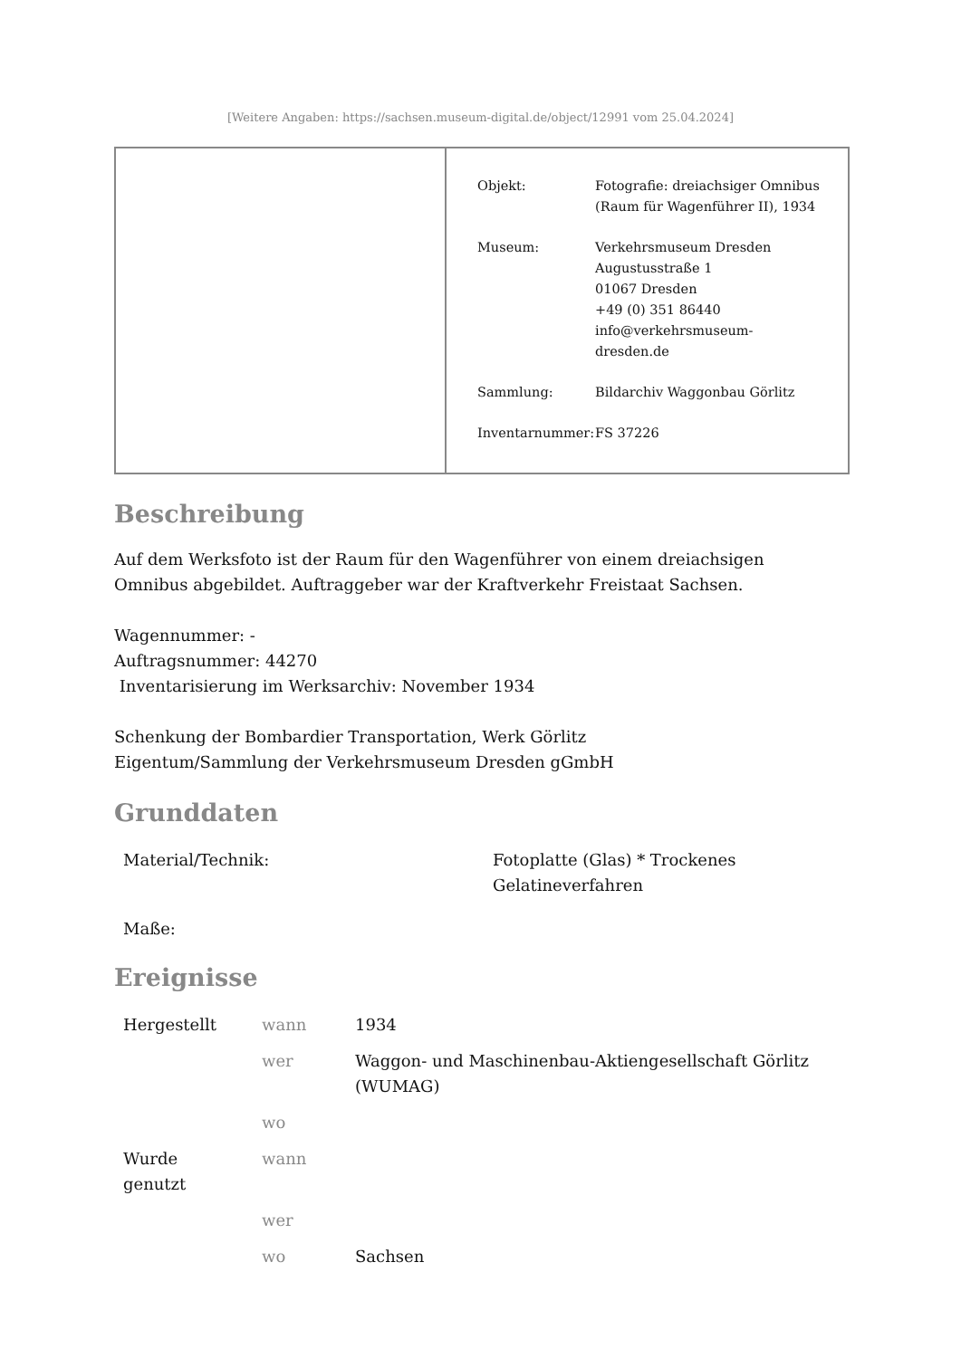[Weitere Angaben: https://sachsen.museum-digital.de/object/12991 vom 25.04.2024]
| Objekt: | Fotografie: dreiachsiger Omnibus (Raum für Wagenführer II), 1934 |
| Museum: | Verkehrsmuseum Dresden Augustusstraße 1 01067 Dresden +49 (0) 351 86440 info@verkehrsmuseum- dresden.de |
| Sammlung: | Bildarchiv Waggonbau Görlitz |
| Inventarnummer: | FS 37226 |
Beschreibung
Auf dem Werksfoto ist der Raum für den Wagenführer von einem dreiachsigen Omnibus abgebildet. Auftraggeber war der Kraftverkehr Freistaat Sachsen.
Wagennummer: -
Auftragsnummer: 44270
Inventarisierung im Werksarchiv: November 1934
Schenkung der Bombardier Transportation, Werk Görlitz
Eigentum/Sammlung der Verkehrsmuseum Dresden gGmbH
Grunddaten
| Material/Technik: | Fotoplatte (Glas) * Trockenes Gelatineverfahren |
| Maße: | |
Ereignisse
| Hergestellt | wann | 1934 |
| | wer | Waggon- und Maschinenbau-Aktiengesellschaft Görlitz (WUMAG) |
| | wo | |
| Wurde genutzt | wann | |
| | wer | |
| | wo | Sachsen |